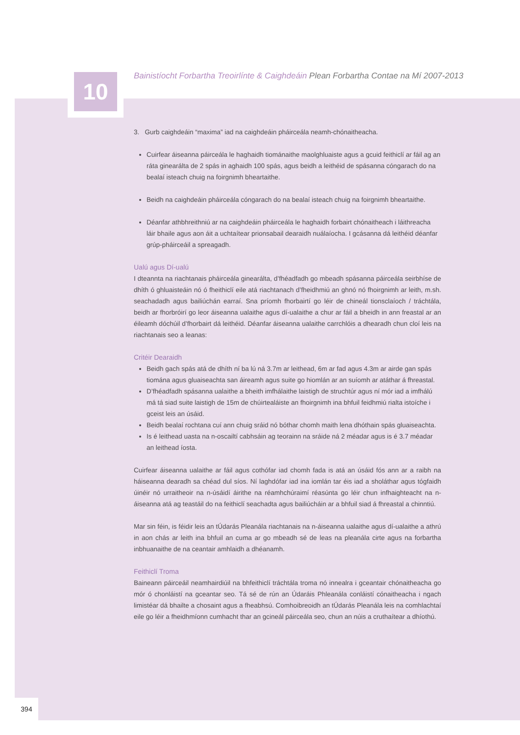10
Bainistíocht Forbartha Treoirlínte & Caighdeáin Plean Forbartha Contae na Mí 2007-2013
3. Gurb caighdeáin “maxima” iad na caighdeáin pháirceála neamh-chónaitheacha.
Cuirfear áiseanna páirceála le haghaidh tiománaithe maolghluaiste agus a gcuid feithiclí ar fáil ag an ráta ginearálta de 2 spás in aghaidh 100 spás, agus beidh a leithéid de spásanna cóngarach do na bealaí isteach chuig na foirgnimh bheartaithe.
Beidh na caighdeáin pháirceála cóngarach do na bealaí isteach chuig na foirgnimh bheartaithe.
Déanfar athbhreithniú ar na caighdeáin pháirceála le haghaidh forbairt chónaitheach i láithreacha láir bhaile agus aon áit a uchtaítear prionsabail dearaidh nuálaíocha. I gcásanna dá leithéid déanfar grúp-pháirceáil a spreagadh.
Ualú agus Dí-ualú
I dteannta na riachtanais pháirceála ginearálta, d’fhéadfadh go mbeadh spásanna páirceála seirbhíse de dhíth ó ghluaisteáin nó ó fheithiclí eile atá riachtanach d’fheidhmiú an ghnó nó fhoirgnimh ar leith, m.sh. seachadadh agus bailiúchán earraí. Sna príomh fhorbairtí go léir de chineál tionsclaíoch / tráchtála, beidh ar fhorbróirí go leor áiseanna ualaithe agus dí-ualaithe a chur ar fáil a bheidh in ann freastal ar an éileamh dóchúil d’fhorbairt dá leithéid. Déanfar áiseanna ualaithe carrchlóis a dhearadh chun cloí leis na riachtanais seo a leanas:
Critéir Dearaidh
Beidh gach spás atá de dhíth ní ba lú ná 3.7m ar leithead, 6m ar fad agus 4.3m ar airde gan spás tiomána agus gluaiseachta san áireamh agus suite go hiomlán ar an suíomh ar atáthar á fhreastal.
D’fhéadfadh spásanna ualaithe a bheith imfhálaithe laistigh de struchtúr agus ní mór iad a imfhálú má tá siad suite laistigh de 15m de chúirtealáiste an fhoirgnimh ina bhfuil feidhmiú rialta istoíche i gceist leis an úsáid.
Beidh bealaí rochtana cuí ann chuig sráid nó bóthar chomh maith lena dhóthain spás gluaiseachta.
Is é leithead uasta na n-oscailtí cabhsáin ag teorainn na sráide ná 2 méadar agus is é 3.7 méadar an leithead íosta.
Cuirfear áiseanna ualaithe ar fáil agus cothófar iad chomh fada is atá an úsáid fós ann ar a raibh na háiseanna dearadh sa chéad dul síos. Ní laghdófar iad ina iomlán tar éis iad a sholáthar agus tógfaidh úinéir nó urraitheoir na n-úsáidí áirithe na réamhchúraimí réasúnta go léir chun infhaighteacht na n-áiseanna atá ag teastáil do na feithiclí seachadta agus bailiúcháin ar a bhfuil siad á fhreastal a chinntiú.
Mar sin féin, is féidir leis an tÚdarás Pleanála riachtanais na n-áiseanna ualaithe agus dí-ualaithe a athrú in aon chás ar leith ina bhfuil an cuma ar go mbeadh sé de leas na pleanála cirte agus na forbartha inbhuanaithe de na ceantair amhlaidh a dhéanamh.
Feithiclí Troma
Baineann páirceáil neamhairdiúil na bhfeithiclí tráchtála troma nó innealra i gceantair chónaitheacha go mór ó chonláistí na gceantar seo. Tá sé de rún an Údaráis Phleanála conláistí cónaitheacha i ngach limistéar dá bhailte a chosaint agus a fheabhsú. Comhoibreoidh an tÚdarás Pleanála leis na comhlachtaí eile go léir a fheidhmíonn cumhacht thar an gcineál páirceála seo, chun an núis a cruthaítear a dhíothú.
394